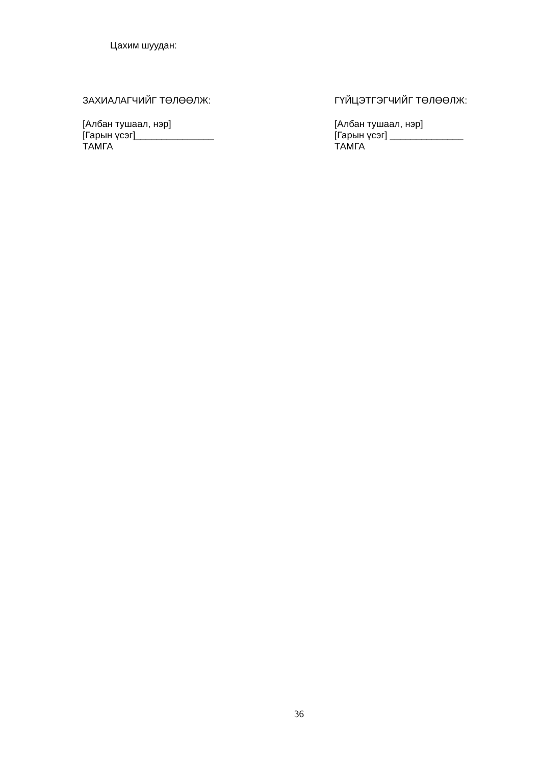Цахим шуудан:
ЗАХИАЛАГЧИЙГ ТӨЛӨӨЛЖ:
[Албан тушаал, нэр]
[Гарын үсэг]_______________
ТАМГА
ГҮЙЦЭТГЭГЧИЙГ ТӨЛӨӨЛЖ:
[Албан тушаал, нэр]
[Гарын үсэг] ______________
ТАМГА
36